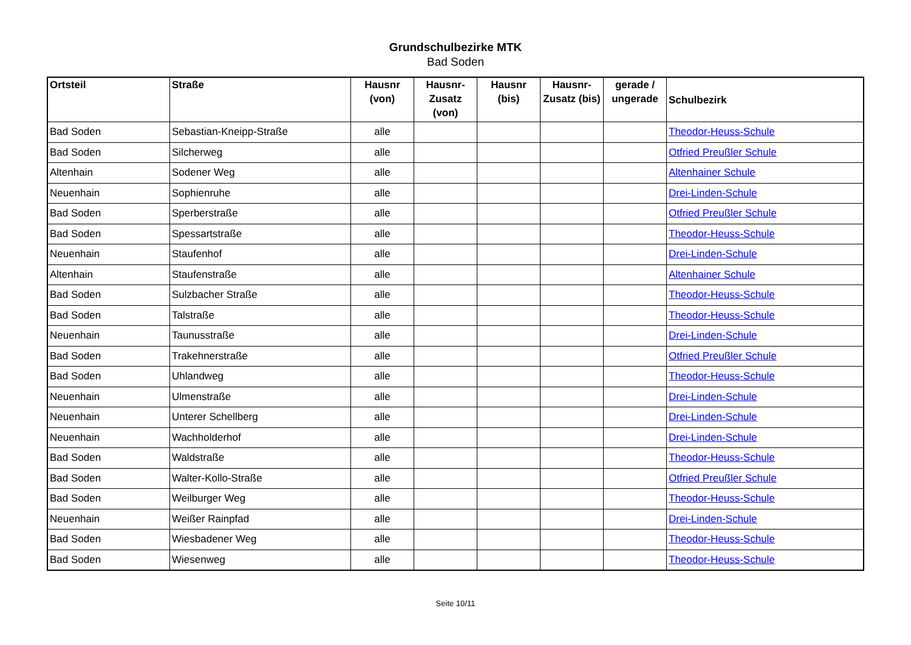Grundschulbezirke MTK
Bad Soden
| Ortsteil | Straße | Hausnr (von) | Hausnr-Zusatz (von) | Hausnr (bis) | Hausnr-Zusatz (bis) | gerade / ungerade | Schulbezirk |
| --- | --- | --- | --- | --- | --- | --- | --- |
| Bad Soden | Sebastian-Kneipp-Straße | alle | | | | | Theodor-Heuss-Schule |
| Bad Soden | Silcherweg | alle | | | | | Otfried Preußler Schule |
| Altenhain | Sodener Weg | alle | | | | | Altenhainer Schule |
| Neuenhain | Sophienruhe | alle | | | | | Drei-Linden-Schule |
| Bad Soden | Sperberstraße | alle | | | | | Otfried Preußler Schule |
| Bad Soden | Spessartstraße | alle | | | | | Theodor-Heuss-Schule |
| Neuenhain | Staufenhof | alle | | | | | Drei-Linden-Schule |
| Altenhain | Staufenstraße | alle | | | | | Altenhainer Schule |
| Bad Soden | Sulzbacher Straße | alle | | | | | Theodor-Heuss-Schule |
| Bad Soden | Talstraße | alle | | | | | Theodor-Heuss-Schule |
| Neuenhain | Taunusstraße | alle | | | | | Drei-Linden-Schule |
| Bad Soden | Trakehnerstraße | alle | | | | | Otfried Preußler Schule |
| Bad Soden | Uhlandweg | alle | | | | | Theodor-Heuss-Schule |
| Neuenhain | Ulmenstraße | alle | | | | | Drei-Linden-Schule |
| Neuenhain | Unterer Schellberg | alle | | | | | Drei-Linden-Schule |
| Neuenhain | Wachholderhof | alle | | | | | Drei-Linden-Schule |
| Bad Soden | Waldstraße | alle | | | | | Theodor-Heuss-Schule |
| Bad Soden | Walter-Kollo-Straße | alle | | | | | Otfried Preußler Schule |
| Bad Soden | Weilburger Weg | alle | | | | | Theodor-Heuss-Schule |
| Neuenhain | Weißer Rainpfad | alle | | | | | Drei-Linden-Schule |
| Bad Soden | Wiesbadener Weg | alle | | | | | Theodor-Heuss-Schule |
| Bad Soden | Wiesenweg | alle | | | | | Theodor-Heuss-Schule |
Seite 10/11